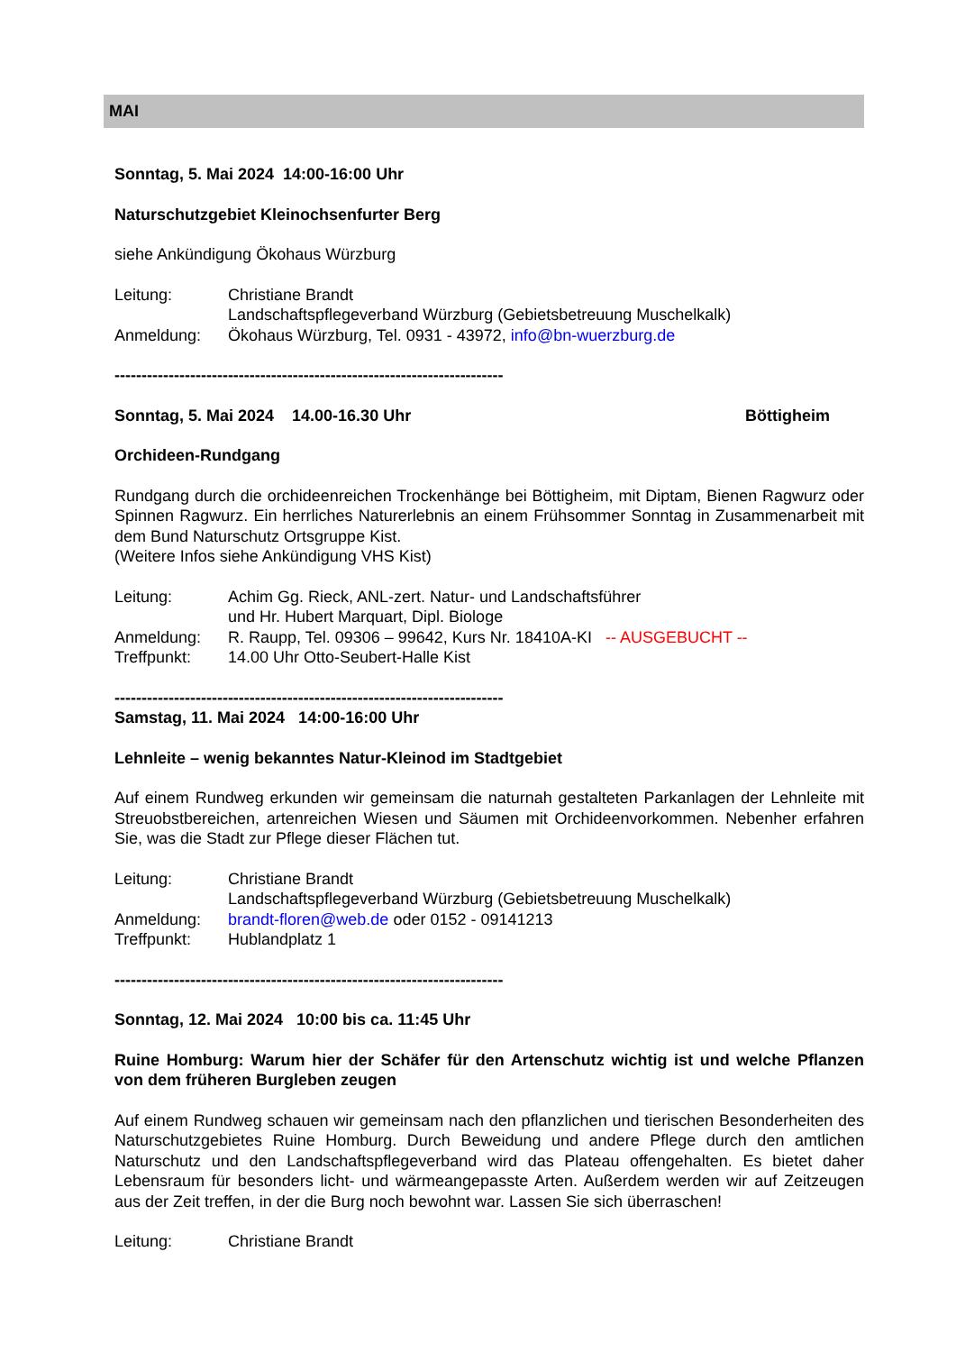MAI
Sonntag, 5. Mai 2024 14:00-16:00 Uhr
Naturschutzgebiet Kleinochsenfurter Berg
siehe Ankündigung Ökohaus Würzburg
Leitung: Christiane Brandt
Landschaftspflegeverband Würzburg (Gebietsbetreuung Muschelkalk)
Anmeldung: Ökohaus Würzburg, Tel. 0931 - 43972, info@bn-wuerzburg.de
------------------------------------------------------------------------
Sonntag, 5. Mai 2024 14.00-16.30 Uhr Böttigheim
Orchideen-Rundgang
Rundgang durch die orchideenreichen Trockenhänge bei Böttigheim, mit Diptam, Bienen Ragwurz oder Spinnen Ragwurz. Ein herrliches Naturerlebnis an einem Frühsommer Sonntag in Zusammenarbeit mit dem Bund Naturschutz Ortsgruppe Kist.
(Weitere Infos siehe Ankündigung VHS Kist)
Leitung: Achim Gg. Rieck, ANL-zert. Natur- und Landschaftsführer
und Hr. Hubert Marquart, Dipl. Biologe
Anmeldung: R. Raupp, Tel. 09306 – 99642, Kurs Nr. 18410A-KI -- AUSGEBUCHT --
Treffpunkt: 14.00 Uhr Otto-Seubert-Halle Kist
------------------------------------------------------------------------
Samstag, 11. Mai 2024 14:00-16:00 Uhr
Lehnleite – wenig bekanntes Natur-Kleinod im Stadtgebiet
Auf einem Rundweg erkunden wir gemeinsam die naturnah gestalteten Parkanlagen der Lehnleite mit Streuobstbereichen, artenreichen Wiesen und Säumen mit Orchideenvorkommen. Nebenher erfahren Sie, was die Stadt zur Pflege dieser Flächen tut.
Leitung: Christiane Brandt
Landschaftspflegeverband Würzburg (Gebietsbetreuung Muschelkalk)
Anmeldung: brandt-floren@web.de oder 0152 - 09141213
Treffpunkt: Hublandplatz 1
------------------------------------------------------------------------
Sonntag, 12. Mai 2024 10:00 bis ca. 11:45 Uhr
Ruine Homburg: Warum hier der Schäfer für den Artenschutz wichtig ist und welche Pflanzen von dem früheren Burgleben zeugen
Auf einem Rundweg schauen wir gemeinsam nach den pflanzlichen und tierischen Besonderheiten des Naturschutzgebietes Ruine Homburg. Durch Beweidung und andere Pflege durch den amtlichen Naturschutz und den Landschaftspflegeverband wird das Plateau offengehalten. Es bietet daher Lebensraum für besonders licht- und wärmeangepasste Arten. Außerdem werden wir auf Zeitzeugen aus der Zeit treffen, in der die Burg noch bewohnt war. Lassen Sie sich überraschen!
Leitung: Christiane Brandt